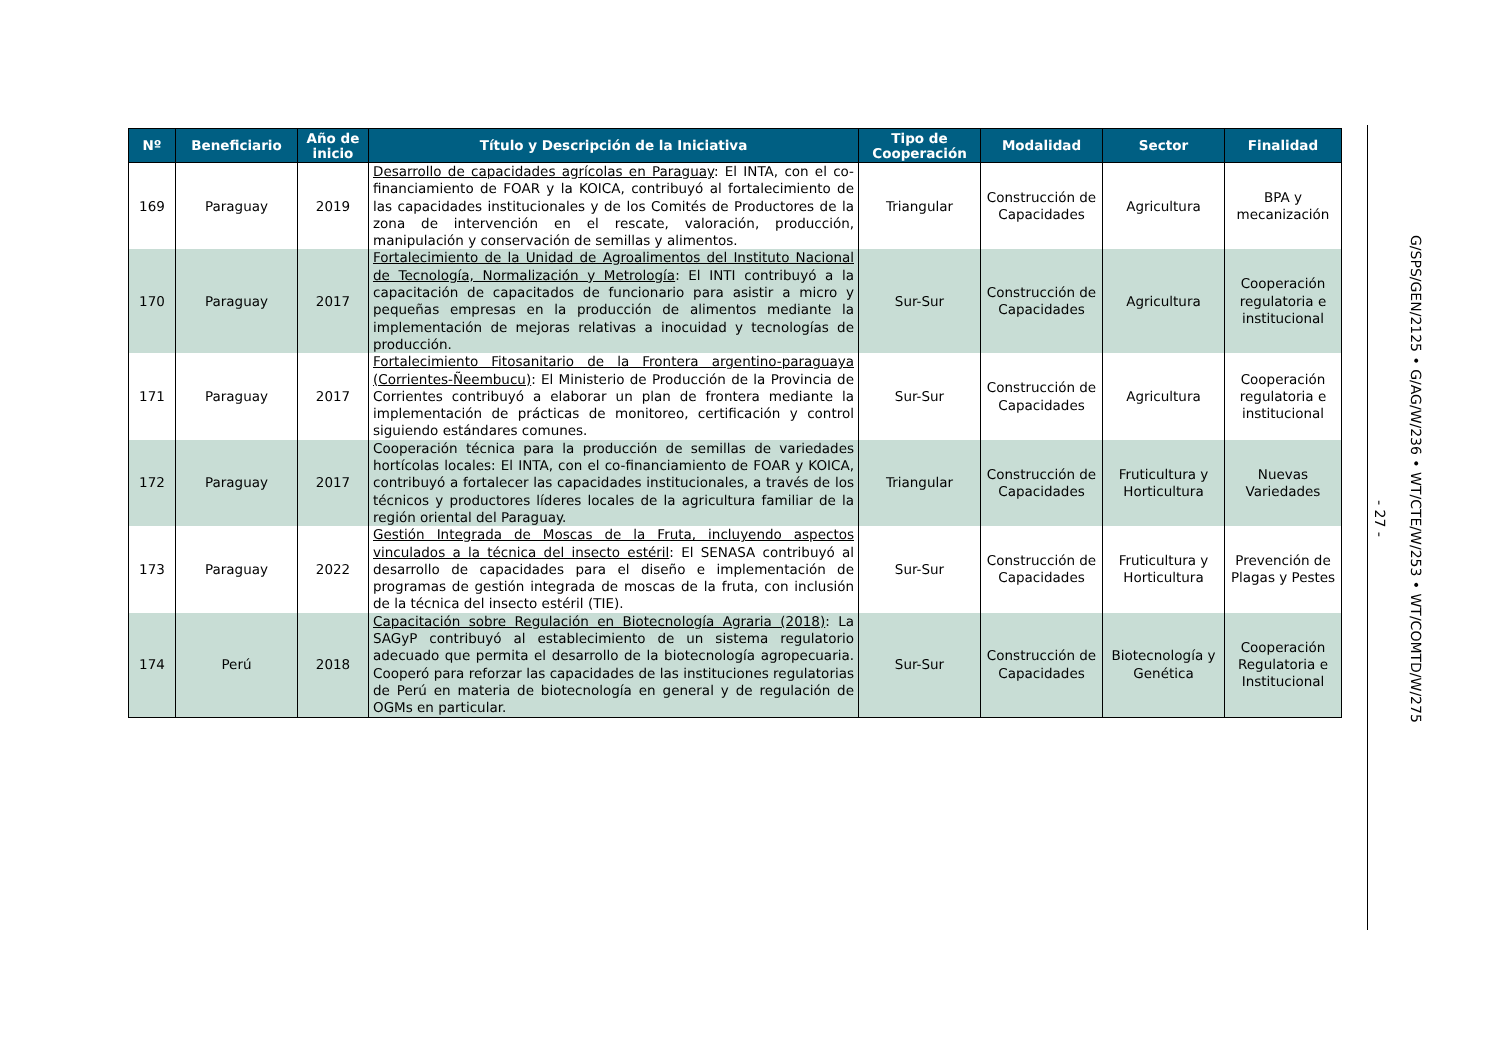| Nº | Beneficiario | Año de inicio | Título y Descripción de la Iniciativa | Tipo de Cooperación | Modalidad | Sector | Finalidad |
| --- | --- | --- | --- | --- | --- | --- | --- |
| 169 | Paraguay | 2019 | Desarrollo de capacidades agrícolas en Paraguay : El INTA, con el co-financiamiento de FOAR y la KOICA, contribuyó al fortalecimiento de las capacidades institucionales y de los Comités de Productores de la zona de intervención en el rescate, valoración, producción, manipulación y conservación de semillas y alimentos. | Triangular | Construcción de Capacidades | Agricultura | BPA y mecanización |
| 170 | Paraguay | 2017 | Fortalecimiento de la Unidad de Agroalimentos del Instituto Nacional de Tecnología, Normalización y Metrología : El INTI contribuyó a la capacitación de capacitados de funcionario para asistir a micro y pequeñas empresas en la producción de alimentos mediante la implementación de mejoras relativas a inocuidad y tecnologías de producción. | Sur-Sur | Construcción de Capacidades | Agricultura | Cooperación regulatoria e institucional |
| 171 | Paraguay | 2017 | Fortalecimiento Fitosanitario de la Frontera argentino-paraguaya (Corrientes-Ñeembucu) : El Ministerio de Producción de la Provincia de Corrientes contribuyó a elaborar un plan de frontera mediante la implementación de prácticas de monitoreo, certificación y control siguiendo estándares comunes. | Sur-Sur | Construcción de Capacidades | Agricultura | Cooperación regulatoria e institucional |
| 172 | Paraguay | 2017 | Cooperación técnica para la producción de semillas de variedades hortícolas locales: El INTA, con el co-financiamiento de FOAR y KOICA, contribuyó a fortalecer las capacidades institucionales, a través de los técnicos y productores líderes locales de la agricultura familiar de la región oriental del Paraguay. | Triangular | Construcción de Capacidades | Fruticultura y Horticultura | Nuevas Variedades |
| 173 | Paraguay | 2022 | Gestión Integrada de Moscas de la Fruta, incluyendo aspectos vinculados a la técnica del insecto estéril : El SENASA contribuyó al desarrollo de capacidades para el diseño e implementación de programas de gestión integrada de moscas de la fruta, con inclusión de la técnica del insecto estéril (TIE). | Sur-Sur | Construcción de Capacidades | Fruticultura y Horticultura | Prevención de Plagas y Pestes |
| 174 | Perú | 2018 | Capacitación sobre Regulación en Biotecnología Agraria (2018) : La SAGyP contribuyó al establecimiento de un sistema regulatorio adecuado que permita el desarrollo de la biotecnología agropecuaria. Cooperó para reforzar las capacidades de las instituciones regulatorias de Perú en materia de biotecnología en general y de regulación de OGMs en particular. | Sur-Sur | Construcción de Capacidades | Biotecnología y Genética | Cooperación Regulatoria e Institucional |
- 27 -
G/SPS/GEN/2125 • G/AG/W/236 • WT/CTE/W/253 • WT/COMTD/W/275